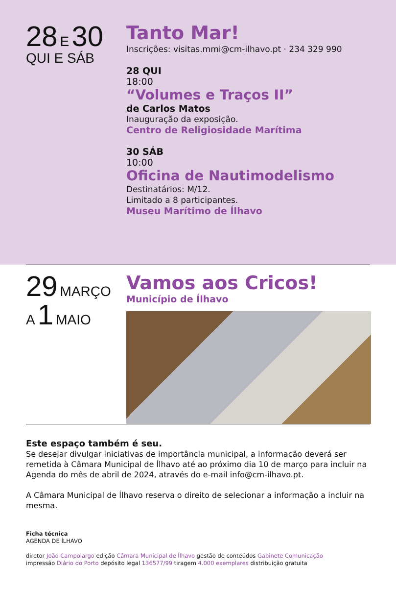28 E 30
QUI E SÁB
Tanto Mar!
Inscrições: visitas.mmi@cm-ilhavo.pt · 234 329 990
28 QUI
18:00
“Volumes e Traços II”
de Carlos Matos
Inauguração da exposição.
Centro de Religiosidade Marítima
30 SÁB
10:00
Oficina de Nautimodelismo
Destinatários: M/12.
Limitado a 8 participantes.
Museu Marítimo de Ílhavo
29 MARÇO
A 1 MAIO
Vamos aos Cricos!
Município de Ílhavo
Este espaço também é seu.
Se desejar divulgar iniciativas de importância municipal, a informação deverá ser remetida à Câmara Municipal de Ílhavo até ao próximo dia 10 de março para incluir na Agenda do mês de abril de 2024, através do e-mail info@cm-ilhavo.pt.
A Câmara Municipal de Ílhavo reserva o direito de selecionar a informação a incluir na mesma.
Ficha técnica
AGENDA DE ÍLHAVO
diretor João Campolargo edição Câmara Municipal de Ílhavo gestão de conteúdos Gabinete Comunicação
impressão Diário do Porto depósito legal 136577/99 tiragem 4.000 exemplares distribuição gratuita